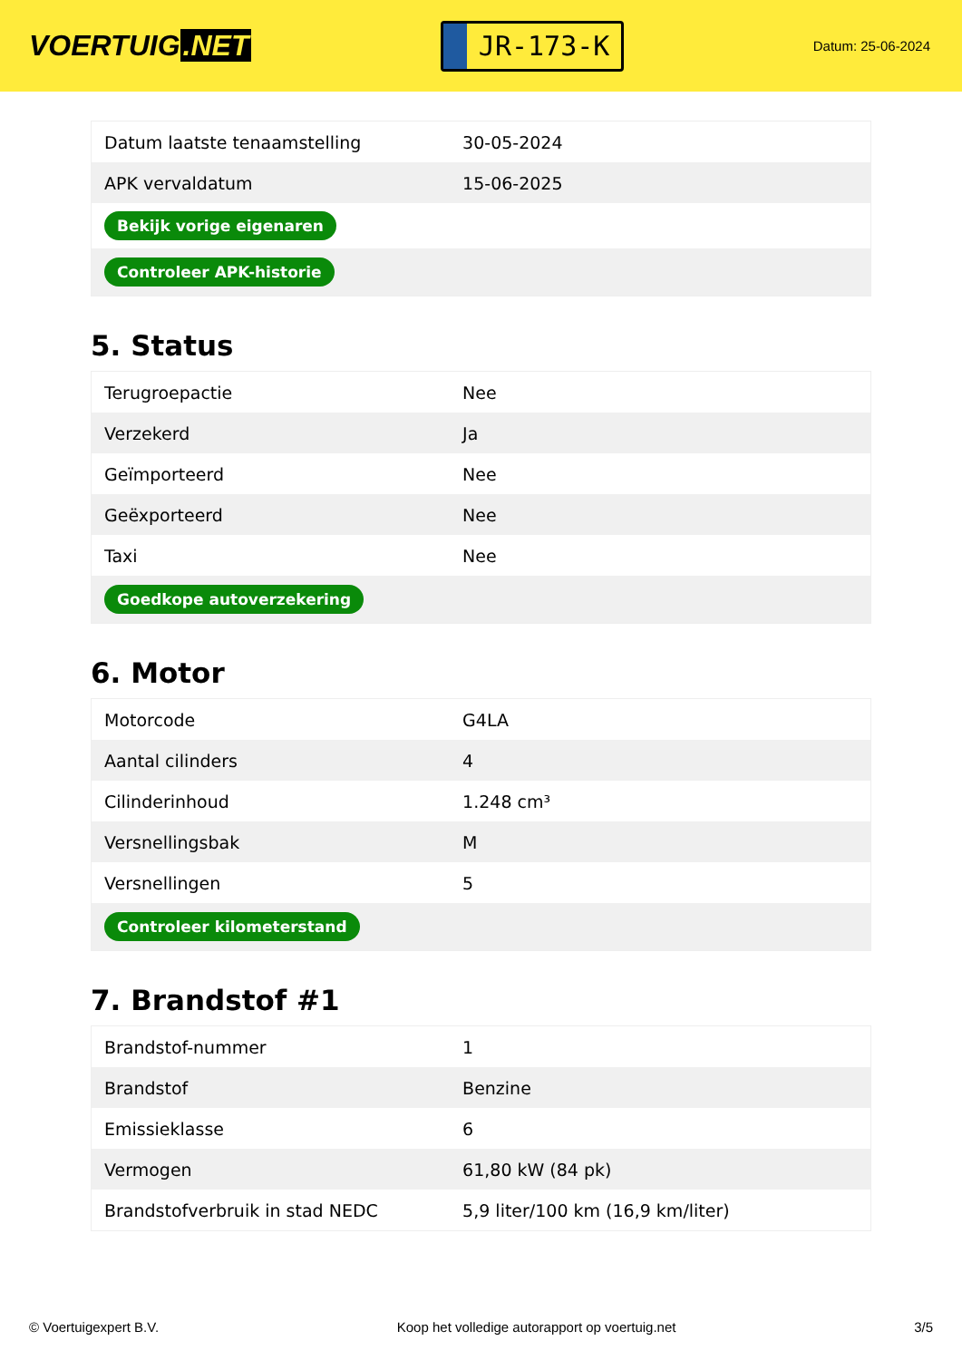VOERTUIG.NET
JR-173-K
Datum: 25-06-2024
| Datum laatste tenaamstelling | 30-05-2024 |
| APK vervaldatum | 15-06-2025 |
| Bekijk vorige eigenaren | |
| Controleer APK-historie | |
5. Status
| Terugroepactie | Nee |
| Verzekerd | Ja |
| Geïmporteerd | Nee |
| Geëxporteerd | Nee |
| Taxi | Nee |
| Goedkope autoverzekering | |
6. Motor
| Motorcode | G4LA |
| Aantal cilinders | 4 |
| Cilinderinhoud | 1.248 cm³ |
| Versnellingsbak | M |
| Versnellingen | 5 |
| Controleer kilometerstand | |
7. Brandstof #1
| Brandstof-nummer | 1 |
| Brandstof | Benzine |
| Emissieklasse | 6 |
| Vermogen | 61,80 kW (84 pk) |
| Brandstofverbruik in stad NEDC | 5,9 liter/100 km (16,9 km/liter) |
© Voertuigexpert B.V. Koop het volledige autorapport op voertuig.net 3/5